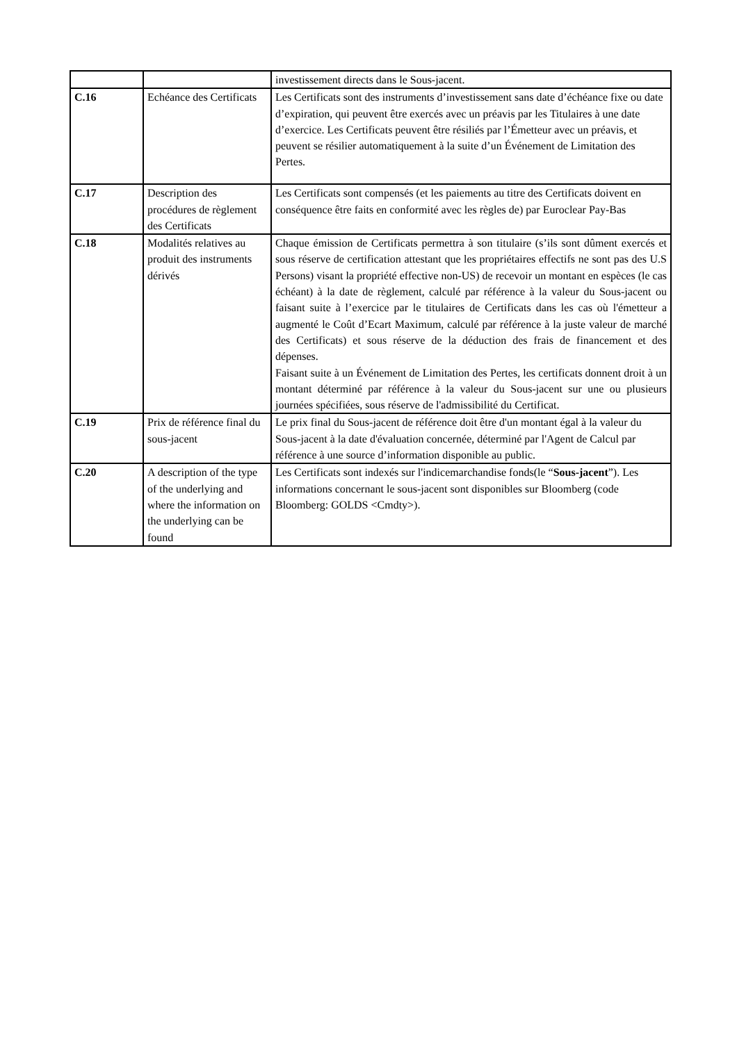| | | investissement directs dans le Sous-jacent. |
| C.16 | Echéance des Certificats | Les Certificats sont des instruments d’investissement sans date d’échéance fixe ou date d’expiration, qui peuvent être exercés avec un préavis par les Titulaires à une date d’exercice. Les Certificats peuvent être résiliés par l’Émetteur avec un préavis, et peuvent se résilier automatiquement à la suite d’un Événement de Limitation des Pertes. |
| C.17 | Description des procédures de règlement des Certificats | Les Certificats sont compensés (et les paiements au titre des Certificats doivent en conséquence être faits en conformité avec les règles de) par Euroclear Pay-Bas |
| C.18 | Modalités relatives au produit des instruments dérivés | Chaque émission de Certificats permettra à son titulaire (s’ils sont dûment exercés et sous réserve de certification attestant que les propriétaires effectifs ne sont pas des U.S Persons) visant la propriété effective non-US) de recevoir un montant en espèces (le cas échéant) à la date de règlement, calculé par référence à la valeur du Sous-jacent ou faisant suite à l’exercice par le titulaires de Certificats dans les cas où l'émetteur a augmenté le Coût d’Ecart Maximum, calculé par référence à la juste valeur de marché des Certificats) et sous réserve de la déduction des frais de financement et des dépenses. Faisant suite à un Événement de Limitation des Pertes, les certificats donnent droit à un montant déterminé par référence à la valeur du Sous-jacent sur une ou plusieurs journées spécifiées, sous réserve de l'admissibilité du Certificat. |
| C.19 | Prix de référence final du sous-jacent | Le prix final du Sous-jacent de référence doit être d'un montant égal à la valeur du Sous-jacent à la date d'évaluation concernée, déterminé par l'Agent de Calcul par référence à une source d’information disponible au public. |
| C.20 | A description of the type of the underlying and where the information on the underlying can be found | Les Certificats sont indexés sur l'indicemarchandise fonds(le “ Sous-jacent ”). Les informations concernant le sous-jacent sont disponibles sur Bloomberg (code Bloomberg: GOLDS <Cmdty>). |